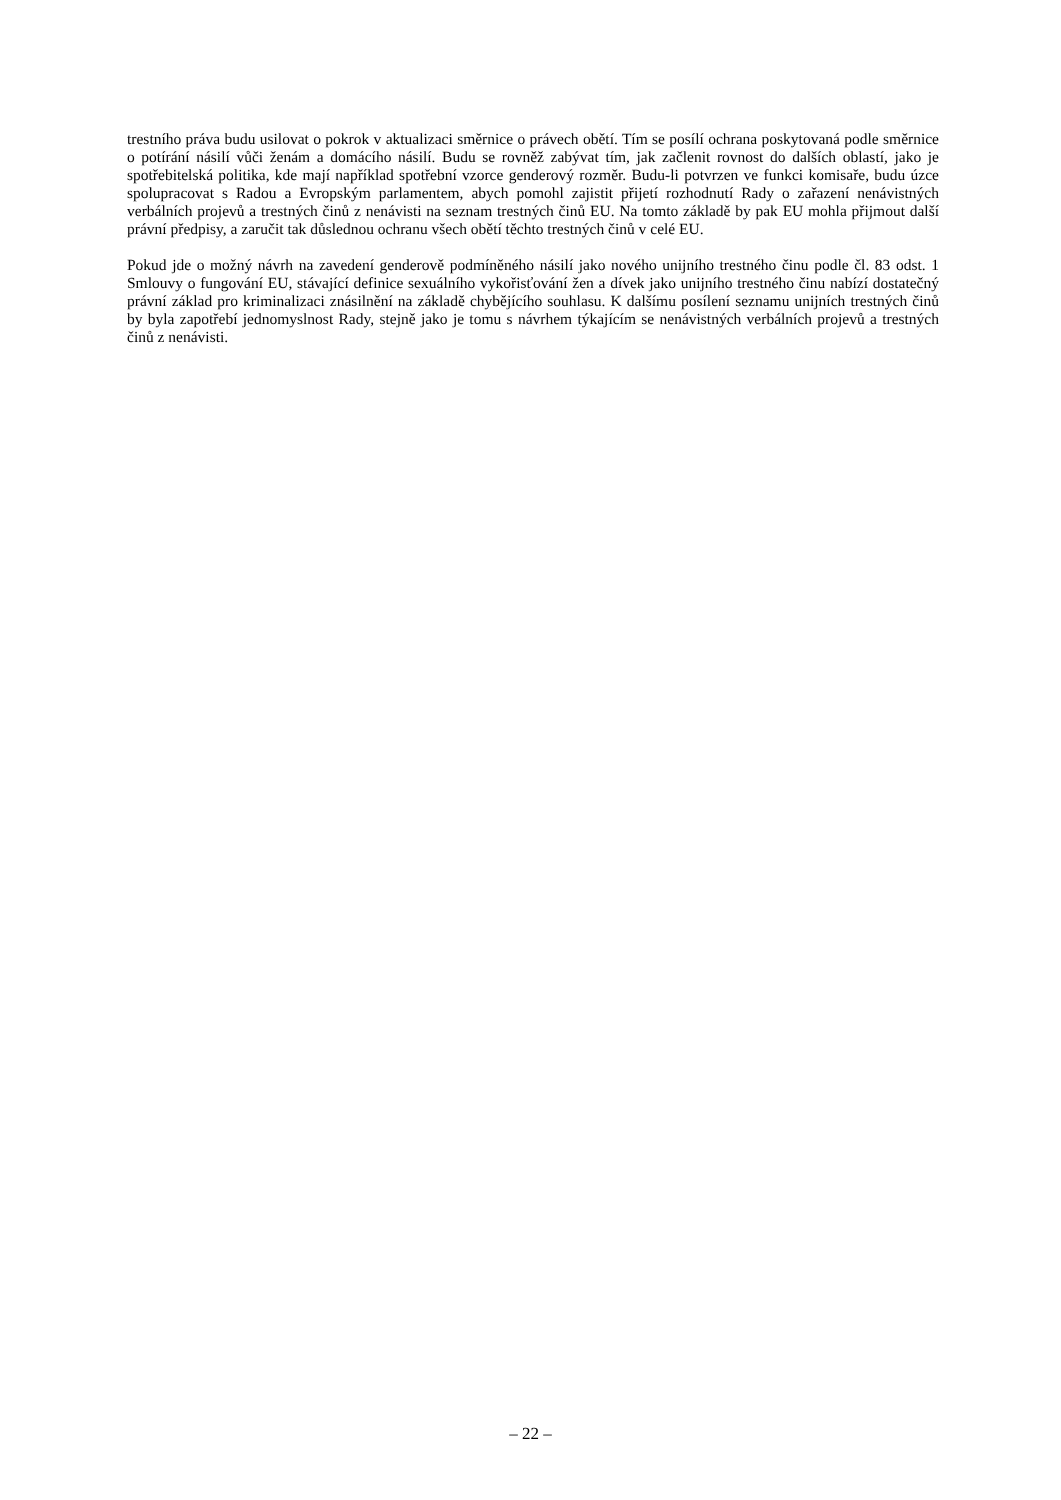trestního práva budu usilovat o pokrok v aktualizaci směrnice o právech obětí. Tím se posílí ochrana poskytovaná podle směrnice o potírání násilí vůči ženám a domácího násilí. Budu se rovněž zabývat tím, jak začlenit rovnost do dalších oblastí, jako je spotřebitelská politika, kde mají například spotřební vzorce genderový rozměr. Budu-li potvrzen ve funkci komisaře, budu úzce spolupracovat s Radou a Evropským parlamentem, abych pomohl zajistit přijetí rozhodnutí Rady o zařazení nenávistných verbálních projevů a trestných činů z nenávisti na seznam trestných činů EU. Na tomto základě by pak EU mohla přijmout další právní předpisy, a zaručit tak důslednou ochranu všech obětí těchto trestných činů v celé EU.
Pokud jde o možný návrh na zavedení genderově podmíněného násilí jako nového unijního trestného činu podle čl. 83 odst. 1 Smlouvy o fungování EU, stávající definice sexuálního vykořisťování žen a dívek jako unijního trestného činu nabízí dostatečný právní základ pro kriminalizaci znásilnění na základě chybějícího souhlasu. K dalšímu posílení seznamu unijních trestných činů by byla zapotřebí jednomyslnost Rady, stejně jako je tomu s návrhem týkajícím se nenávistných verbálních projevů a trestných činů z nenávisti.
– 22 –